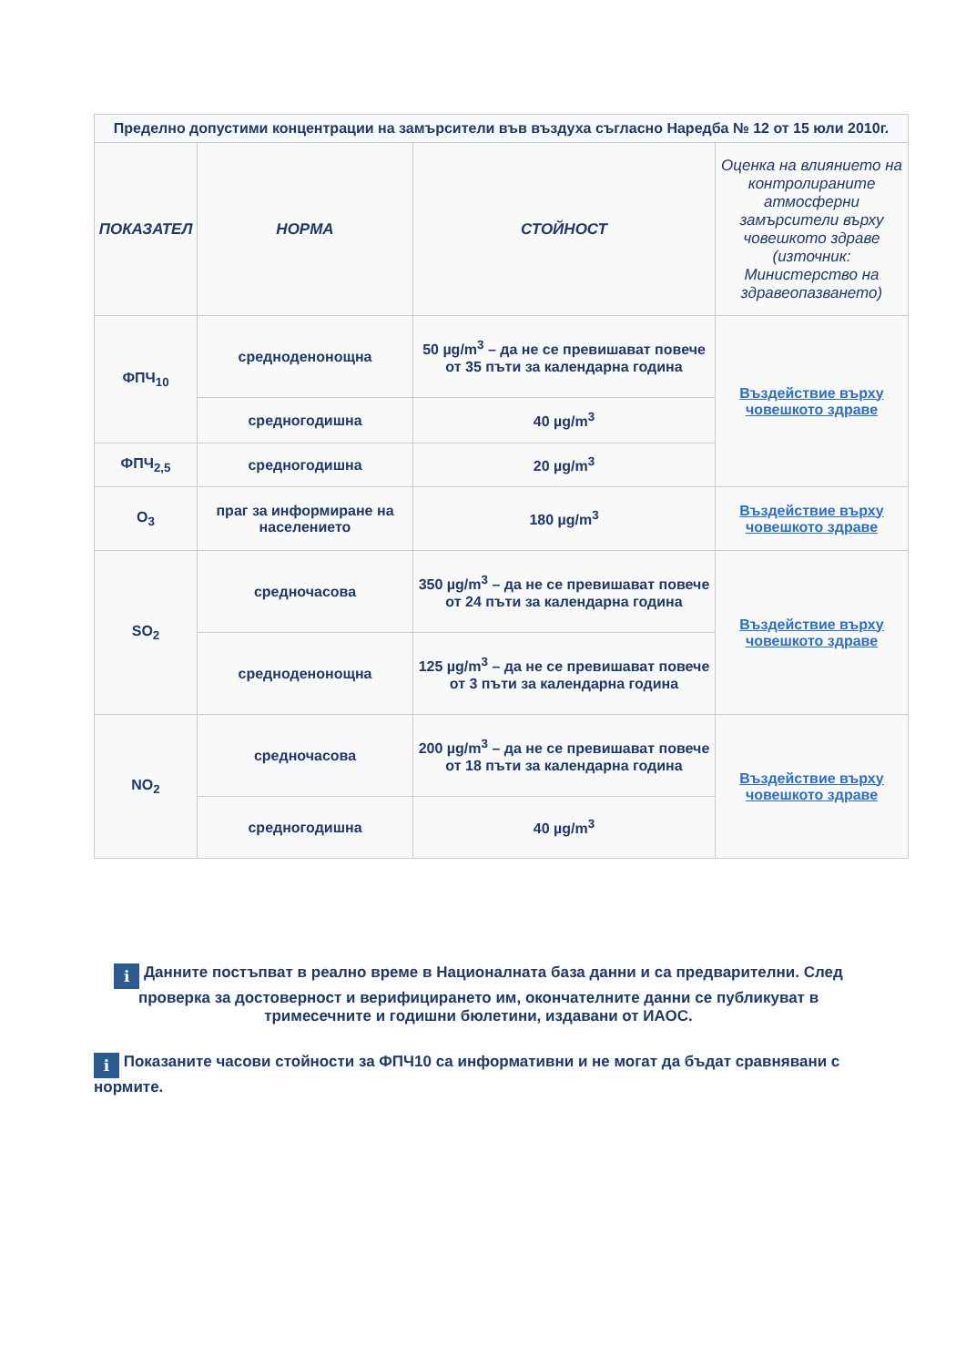| Пределно допустими концентрации на замърсители във въздуха съгласно Наредба № 12 от 15 юли 2010г. | | | |
| --- | --- | --- | --- |
| ПОКАЗАТЕЛ | НОРМА | СТОЙНОСТ | Оценка на влиянието на контролираните атмосферни замърсители върху човешкото здраве (източник: Министерство на здравеопазването) |
| ФПЧ<sub>10</sub> | средноденонощна | 50 µg/m<sup>3</sup> – да не се превишават повече от 35 пъти за календарна година | Въздействие върху човешкото здраве |
| | средногодишна | 40 µg/m<sup>3</sup> | |
| ФПЧ<sub>2,5</sub> | средногодишна | 20 µg/m<sup>3</sup> | |
| O<sub>3</sub> | праг за информиране на населението | 180 µg/m<sup>3</sup> | Въздействие върху човешкото здраве |
| SO<sub>2</sub> | средночасова | 350 µg/m<sup>3</sup> – да не се превишават повече от 24 пъти за календарна година | Въздействие върху човешкото здраве |
| | средноденонощна | 125 µg/m<sup>3</sup> – да не се превишават повече от 3 пъти за календарна година | |
| NO<sub>2</sub> | средночасова | 200 µg/m<sup>3</sup> – да не се превишават повече от 18 пъти за календарна година | Въздействие върху човешкото здраве |
| | средногодишна | 40 µg/m<sup>3</sup> | |
i Данните постъпват в реално време в Националната база данни и са предварителни. След проверка за достоверност и верифицирането им, окончателните данни се публикуват в тримесечните и годишни бюлетини, издавани от ИАОС.
i Показаните часови стойности за ФПЧ10 са информативни и не могат да бъдат сравнявани с нормите.